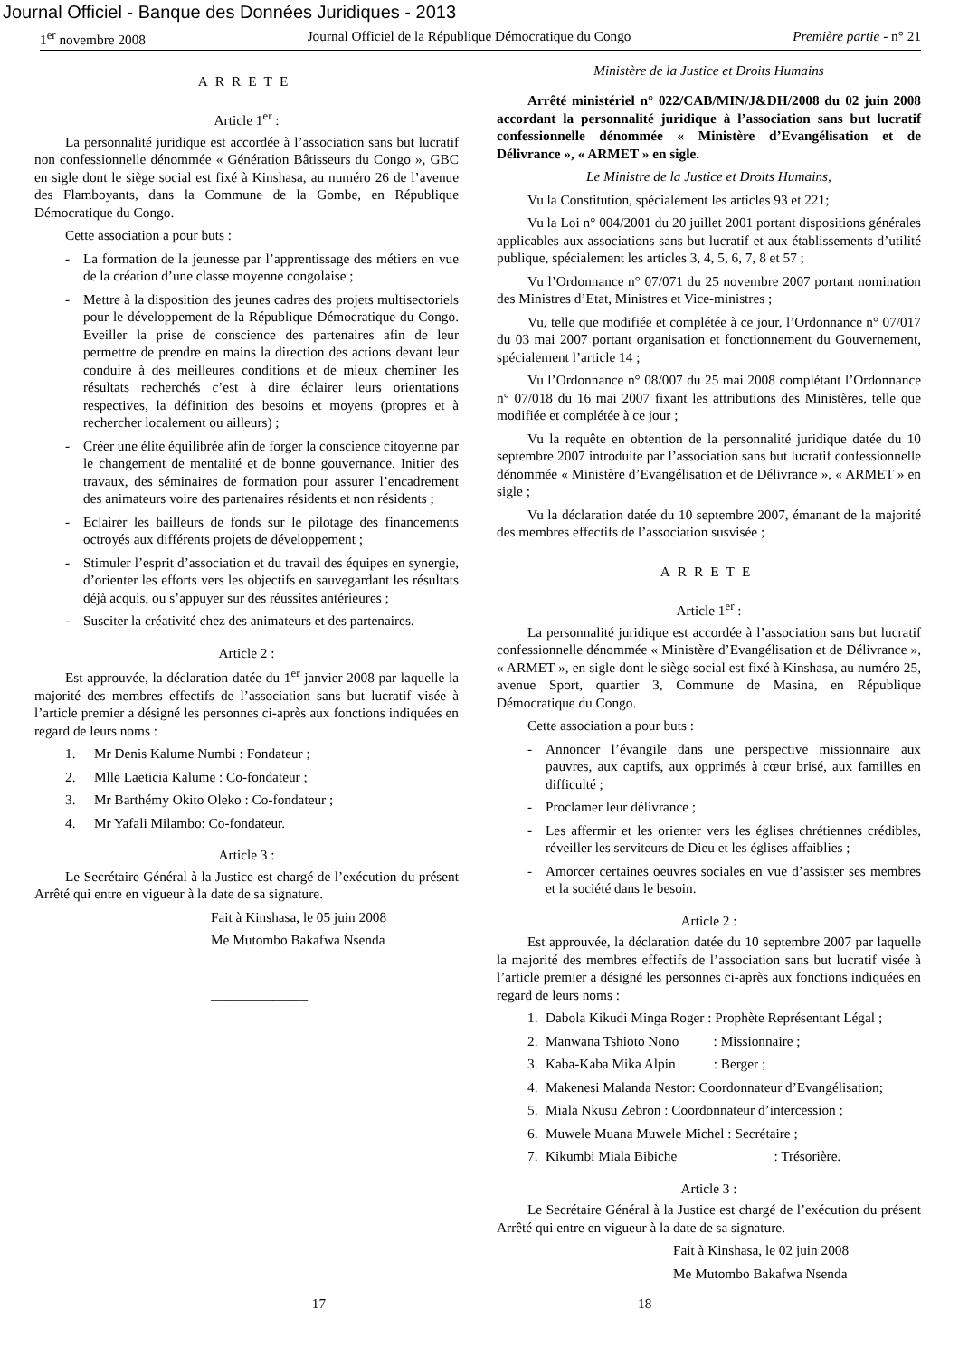Journal Officiel - Banque des Données Juridiques - 2013
1<sup>er</sup> novembre 2008 Journal Officiel de la République Démocratique du Congo Première partie - n° 21
ARRETE
Article 1<sup>er</sup> :
La personnalité juridique est accordée à l’association sans but lucratif non confessionnelle dénommée « Génération Bâtisseurs du Congo », GBC en sigle dont le siège social est fixé à Kinshasa, au numéro 26 de l’avenue des Flamboyants, dans la Commune de la Gombe, en République Démocratique du Congo.
Cette association a pour buts :
- La formation de la jeunesse par l’apprentissage des métiers en vue de la création d’une classe moyenne congolaise ;
- Mettre à la disposition des jeunes cadres des projets multisectoriels pour le développement de la République Démocratique du Congo. Eveiller la prise de conscience des partenaires afin de leur permettre de prendre en mains la direction des actions devant leur conduire à des meilleures conditions et de mieux cheminer les résultats recherchés c’est à dire éclairer leurs orientations respectives, la définition des besoins et moyens (propres et à rechercher localement ou ailleurs) ;
- Créer une élite équilibrée afin de forger la conscience citoyenne par le changement de mentalité et de bonne gouvernance. Initier des travaux, des séminaires de formation pour assurer l’encadrement des animateurs voire des partenaires résidents et non résidents ;
- Eclairer les bailleurs de fonds sur le pilotage des financements octroyés aux différents projets de développement ;
- Stimuler l’esprit d’association et du travail des équipes en synergie, d’orienter les efforts vers les objectifs en sauvegardant les résultats déjà acquis, ou s’appuyer sur des réussites antérieures ;
- Susciter la créativité chez des animateurs et des partenaires.
Article 2 :
Est approuvée, la déclaration datée du 1<sup>er</sup> janvier 2008 par laquelle la majorité des membres effectifs de l’association sans but lucratif visée à l’article premier a désigné les personnes ci-après aux fonctions indiquées en regard de leurs noms :
1. Mr Denis Kalume Numbi : Fondateur ;
2. Mlle Laeticia Kalume : Co-fondateur ;
3. Mr Barthémy Okito Oleko : Co-fondateur ;
4. Mr Yafali Milambo: Co-fondateur.
Article 3 :
Le Secrétaire Général à la Justice est chargé de l’exécution du présent Arrêté qui entre en vigueur à la date de sa signature.
Fait à Kinshasa, le 05 juin 2008
Me Mutombo Bakafwa Nsenda
______________
Ministère de la Justice et Droits Humains
Arrêté ministériel n° 022/CAB/MIN/J&DH/2008 du 02 juin 2008 accordant la personnalité juridique à l’association sans but lucratif confessionnelle dénommée « Ministère d’Evangélisation et de Délivrance », « ARMET » en sigle.
Le Ministre de la Justice et Droits Humains,
Vu la Constitution, spécialement les articles 93 et 221;
Vu la Loi n° 004/2001 du 20 juillet 2001 portant dispositions générales applicables aux associations sans but lucratif et aux établissements d’utilité publique, spécialement les articles 3, 4, 5, 6, 7, 8 et 57 ;
Vu l’Ordonnance n° 07/071 du 25 novembre 2007 portant nomination des Ministres d’Etat, Ministres et Vice-ministres ;
Vu, telle que modifiée et complétée à ce jour, l’Ordonnance n° 07/017 du 03 mai 2007 portant organisation et fonctionnement du Gouvernement, spécialement l’article 14 ;
Vu l’Ordonnance n° 08/007 du 25 mai 2008 complétant l’Ordonnance n° 07/018 du 16 mai 2007 fixant les attributions des Ministères, telle que modifiée et complétée à ce jour ;
Vu la requête en obtention de la personnalité juridique datée du 10 septembre 2007 introduite par l’association sans but lucratif confessionnelle dénommée « Ministère d’Evangélisation et de Délivrance », « ARMET » en sigle ;
Vu la déclaration datée du 10 septembre 2007, émanant de la majorité des membres effectifs de l’association susvisée ;
ARRETE
Article 1<sup>er</sup> :
La personnalité juridique est accordée à l’association sans but lucratif confessionnelle dénommée « Ministère d’Evangélisation et de Délivrance », « ARMET », en sigle dont le siège social est fixé à Kinshasa, au numéro 25, avenue Sport, quartier 3, Commune de Masina, en République Démocratique du Congo.
Cette association a pour buts :
- Annoncer l’évangile dans une perspective missionnaire aux pauvres, aux captifs, aux opprimés à cœur brisé, aux familles en difficulté ;
- Proclamer leur délivrance ;
- Les affermir et les orienter vers les églises chrétiennes crédibles, réveiller les serviteurs de Dieu et les églises affaiblies ;
- Amorcer certaines oeuvres sociales en vue d’assister ses membres et la société dans le besoin.
Article 2 :
Est approuvée, la déclaration datée du 10 septembre 2007 par laquelle la majorité des membres effectifs de l’association sans but lucratif visée à l’article premier a désigné les personnes ci-après aux fonctions indiquées en regard de leurs noms :
1. Dabola Kikudi Minga Roger : Prophète Représentant Légal ;
2. Manwana Tshioto Nono : Missionnaire ;
3. Kaba-Kaba Mika Alpin : Berger ;
4. Makenesi Malanda Nestor: Coordonnateur d’Evangélisation;
5. Miala Nkusu Zebron : Coordonnateur d’intercession ;
6. Muwele Muana Muwele Michel : Secrétaire ;
7. Kikumbi Miala Bibiche : Trésorière.
Article 3 :
Le Secrétaire Général à la Justice est chargé de l’exécution du présent Arrêté qui entre en vigueur à la date de sa signature.
Fait à Kinshasa, le 02 juin 2008
Me Mutombo Bakafwa Nsenda
17 18